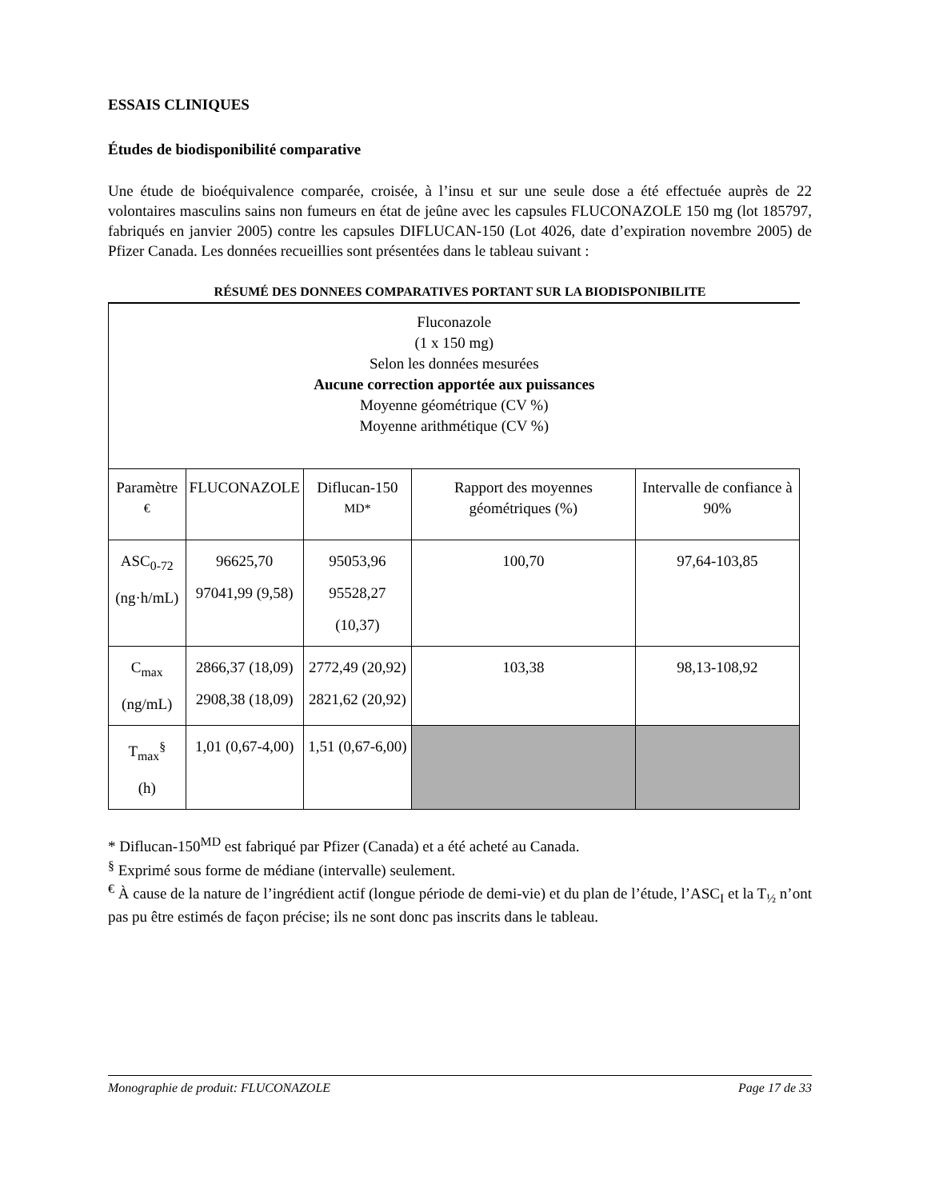ESSAIS CLINIQUES
Études de biodisponibilité comparative
Une étude de bioéquivalence comparée, croisée, à l’insu et sur une seule dose a été effectuée auprès de 22 volontaires masculins sains non fumeurs en état de jeûne avec les capsules FLUCONAZOLE 150 mg (lot 185797, fabriqués en janvier 2005) contre les capsules DIFLUCAN-150 (Lot 4026, date d’expiration novembre 2005) de Pfizer Canada. Les données recueillies sont présentées dans le tableau suivant :
RÉSUMÉ DES DONNEES COMPARATIVES PORTANT SUR LA BIODISPONIBILITE
| Fluconazole (1 x 150 mg) Selon les données mesurées Aucune correction apportée aux puissances Moyenne géométrique (CV %) Moyenne arithmétique (CV %) | | | | |
| Paramètre <sup>€</sup> | FLUCONAZOLE | Diflucan-150 <sup>MD*</sup> | Rapport des moyennes géométriques (%) | Intervalle de confiance à 90% |
| ASC<sub>0-72</sub> (ng·h/mL) | 96625,70 97041,99 (9,58) | 95053,96 95528,27 (10,37) | 100,70 | 97,64-103,85 |
| C<sub>max</sub> (ng/mL) | 2866,37 (18,09) 2908,38 (18,09) | 2772,49 (20,92) 2821,62 (20,92) | 103,38 | 98,13-108,92 |
| T<sub>max</sub><sup>§</sup> (h) | 1,01 (0,67-4,00) | 1,51 (0,67-6,00) | | |
* Diflucan-150<sup>MD</sup> est fabriqué par Pfizer (Canada) et a été acheté au Canada.
<sup>§</sup> Exprimé sous forme de médiane (intervalle) seulement.
<sup>€</sup> À cause de la nature de l’ingrédient actif (longue période de demi-vie) et du plan de l’étude, l’ASC<sub>I</sub> et la T<sub>½</sub> n’ont pas pu être estimés de façon précise; ils ne sont donc pas inscrits dans le tableau.
Monographie de produit: FLUCONAZOLE Page 17 de 33